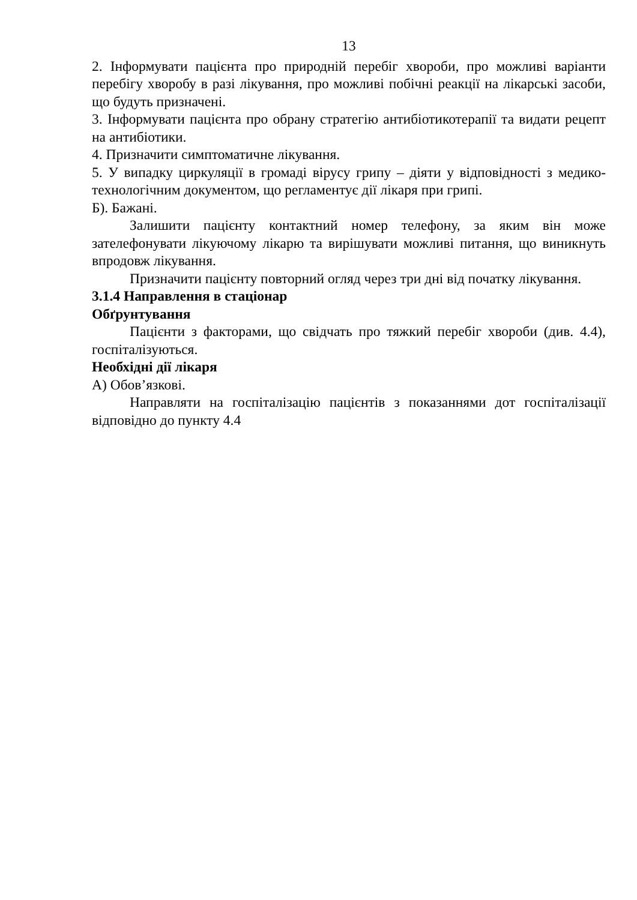13
2. Інформувати пацієнта про природній перебіг хвороби, про можливі варіанти перебігу хворобу в разі лікування, про можливі побічні реакції на лікарські засоби, що будуть призначені.
3. Інформувати пацієнта про обрану стратегію антибіотикотерапії та видати рецепт на антибіотики.
4. Призначити симптоматичне лікування.
5. У випадку циркуляції в громаді вірусу грипу – діяти у відповідності з медико-технологічним документом, що регламентує дії лікаря при грипі.
Б). Бажані.
Залишити пацієнту контактний номер телефону, за яким він може зателефонувати лікуючому лікарю та вирішувати можливі питання, що виникнуть впродовж лікування.
Призначити пацієнту повторний огляд через три дні від початку лікування.
3.1.4 Направлення в стаціонар
Обґрунтування
Пацієнти з факторами, що свідчать про тяжкий перебіг хвороби (див. 4.4), госпіталізуються.
Необхідні дії лікаря
А) Обов’язкові.
Направляти на госпіталізацію пацієнтів з показаннями дот госпіталізації відповідно до пункту 4.4